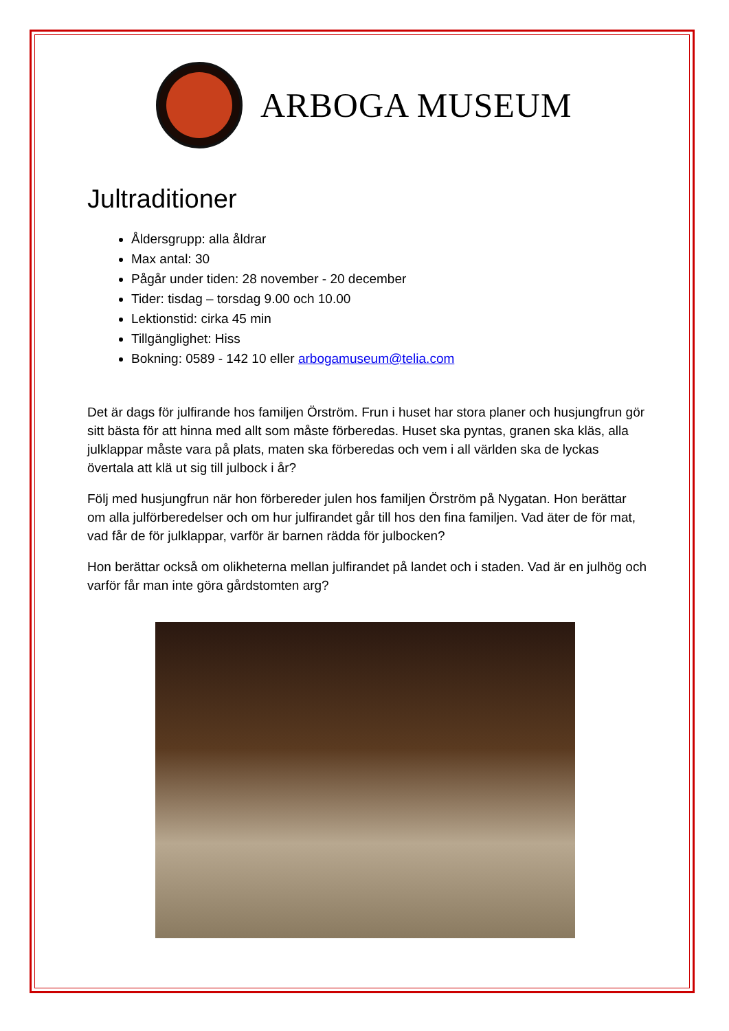ARBOGA MUSEUM
Jultraditioner
Åldersgrupp: alla åldrar
Max antal: 30
Pågår under tiden: 28 november - 20 december
Tider: tisdag – torsdag 9.00 och 10.00
Lektionstid: cirka 45 min
Tillgänglighet: Hiss
Bokning: 0589 - 142 10 eller arbogamuseum@telia.com
Det är dags för julfirande hos familjen Örström. Frun i huset har stora planer och husjungfrun gör sitt bästa för att hinna med allt som måste förberedas. Huset ska pyntas, granen ska kläs, alla julklappar måste vara på plats, maten ska förberedas och vem i all världen ska de lyckas övertala att klä ut sig till julbock i år?
Följ med husjungfrun när hon förbereder julen hos familjen Örström på Nygatan. Hon berättar om alla julförberedelser och om hur julfirandet går till hos den fina familjen. Vad äter de för mat, vad får de för julklappar, varför är barnen rädda för julbocken?
Hon berättar också om olikheterna mellan julfirandet på landet och i staden. Vad är en julhög och varför får man inte göra gårdstomten arg?